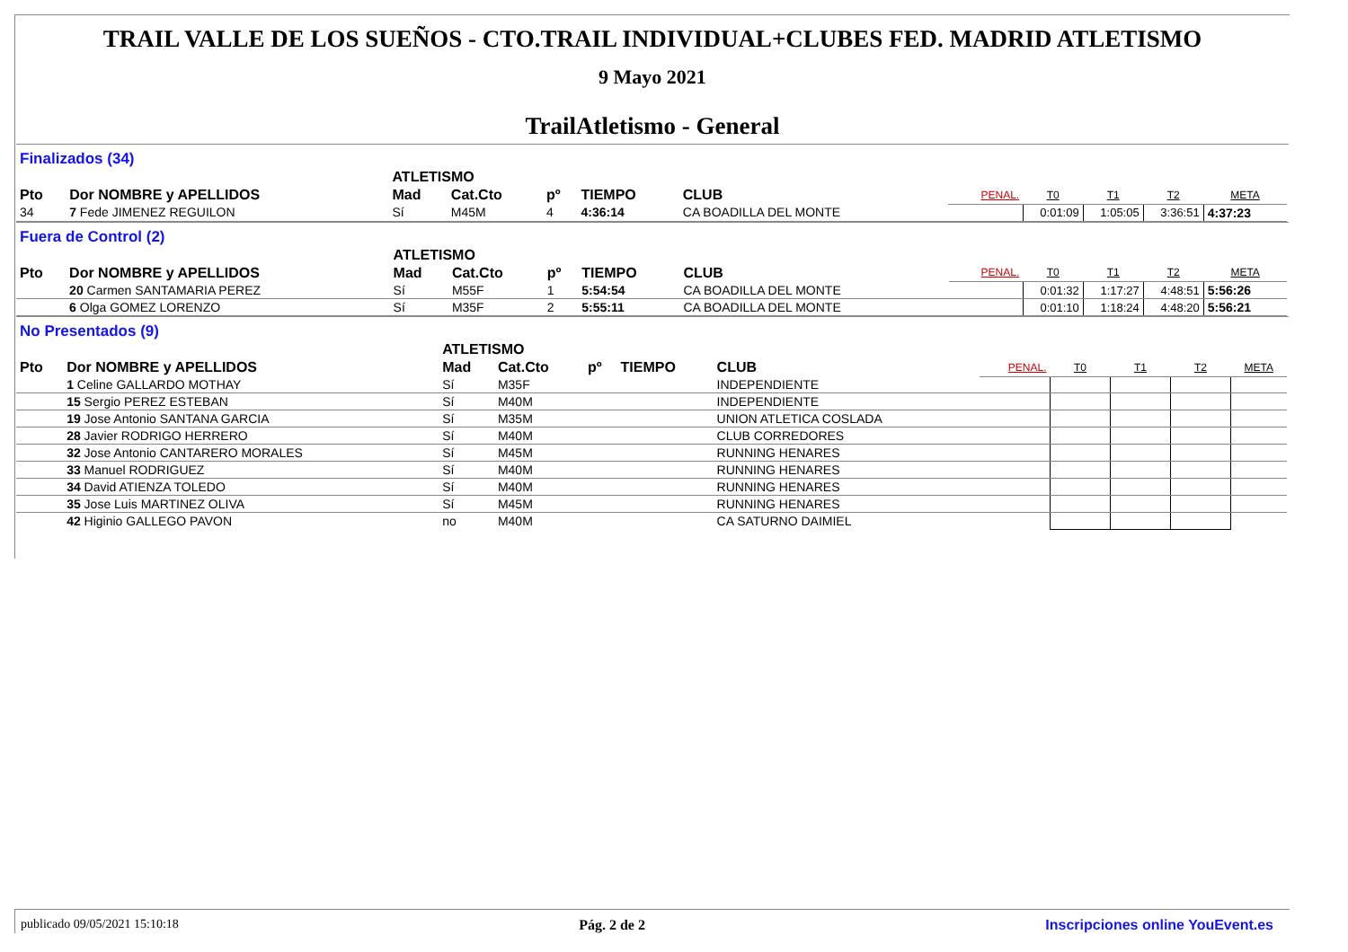TRAIL VALLE DE LOS SUEÑOS - CTO.TRAIL INDIVIDUAL+CLUBES FED. MADRID ATLETISMO
9 Mayo 2021
TrailAtletismo - General
Finalizados (34)
| | | ATLETISMO | | | | | | | | | |
| --- | --- | --- | --- | --- | --- | --- | --- | --- | --- | --- | --- |
| Pto | Dor NOMBRE y APELLIDOS | Mad | Cat.Cto | pº | TIEMPO | CLUB | PENAL. | T0 | T1 | T2 | META |
| 34 | 7 Fede JIMENEZ REGUILON | Sí | M45M | 4 | 4:36:14 | CA BOADILLA DEL MONTE | | 0:01:09 | 1:05:05 | 3:36:51 | 4:37:23 |
Fuera de Control (2)
| | | ATLETISMO | | | | | | | | | |
| --- | --- | --- | --- | --- | --- | --- | --- | --- | --- | --- | --- |
| Pto | Dor NOMBRE y APELLIDOS | Mad | Cat.Cto | pº | TIEMPO | CLUB | PENAL. | T0 | T1 | T2 | META |
| | 20 Carmen SANTAMARIA PEREZ | Sí | M55F | 1 | 5:54:54 | CA BOADILLA DEL MONTE | | 0:01:32 | 1:17:27 | 4:48:51 | 5:56:26 |
| | 6 Olga GOMEZ LORENZO | Sí | M35F | 2 | 5:55:11 | CA BOADILLA DEL MONTE | | 0:01:10 | 1:18:24 | 4:48:20 | 5:56:21 |
No Presentados (9)
| | | ATLETISMO | | | | | | | | | |
| --- | --- | --- | --- | --- | --- | --- | --- | --- | --- | --- | --- |
| Pto | Dor NOMBRE y APELLIDOS | Mad | Cat.Cto | pº | TIEMPO | CLUB | PENAL. | T0 | T1 | T2 | META |
| | 1 Celine GALLARDO MOTHAY | Sí | M35F | | | INDEPENDIENTE | | | | | |
| | 15 Sergio PEREZ ESTEBAN | Sí | M40M | | | INDEPENDIENTE | | | | | |
| | 19 Jose Antonio SANTANA GARCIA | Sí | M35M | | | UNION ATLETICA COSLADA | | | | | |
| | 28 Javier RODRIGO HERRERO | Sí | M40M | | | CLUB CORREDORES | | | | | |
| | 32 Jose Antonio CANTARERO MORALES | Sí | M45M | | | RUNNING HENARES | | | | | |
| | 33 Manuel RODRIGUEZ | Sí | M40M | | | RUNNING HENARES | | | | | |
| | 34 David ATIENZA TOLEDO | Sí | M40M | | | RUNNING HENARES | | | | | |
| | 35 Jose Luis MARTINEZ OLIVA | Sí | M45M | | | RUNNING HENARES | | | | | |
| | 42 Higinio GALLEGO PAVON | no | M40M | | | CA SATURNO DAIMIEL | | | | | |
publicado 09/05/2021 15:10:18 Pág. 2 de 2 Inscripciones online YouEvent.es